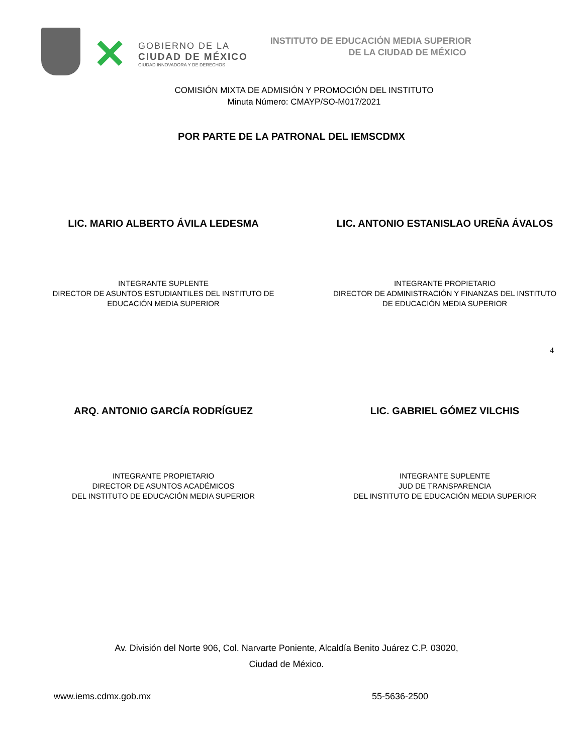✕
GOBIERNO DE LA
CIUDAD DE MÉXICO
CIUDAD INNOVADORA Y DE DERECHOS
INSTITUTO DE EDUCACIÓN MEDIA SUPERIOR
DE LA CIUDAD DE MÉXICO
COMISIÓN MIXTA DE ADMISIÓN Y PROMOCIÓN DEL INSTITUTO
Minuta Número: CMAYP/SO-M017/2021
POR PARTE DE LA PATRONAL DEL IEMSCDMX
LIC. MARIO ALBERTO ÁVILA LEDESMA LIC. ANTONIO ESTANISLAO UREÑA ÁVALOS
INTEGRANTE SUPLENTE
DIRECTOR DE ASUNTOS ESTUDIANTILES DEL INSTITUTO DE EDUCACIÓN MEDIA SUPERIOR
INTEGRANTE PROPIETARIO
DIRECTOR DE ADMINISTRACIÓN Y FINANZAS DEL INSTITUTO DE EDUCACIÓN MEDIA SUPERIOR
4
ARQ. ANTONIO GARCÍA RODRÍGUEZ LIC. GABRIEL GÓMEZ VILCHIS
INTEGRANTE PROPIETARIO
DIRECTOR DE ASUNTOS ACADÉMICOS
DEL INSTITUTO DE EDUCACIÓN MEDIA SUPERIOR
INTEGRANTE SUPLENTE
JUD DE TRANSPARENCIA
DEL INSTITUTO DE EDUCACIÓN MEDIA SUPERIOR
Av. División del Norte 906, Col. Narvarte Poniente, Alcaldía Benito Juárez C.P. 03020,
Ciudad de México.
www.iems.cdmx.gob.mx 55-5636-2500